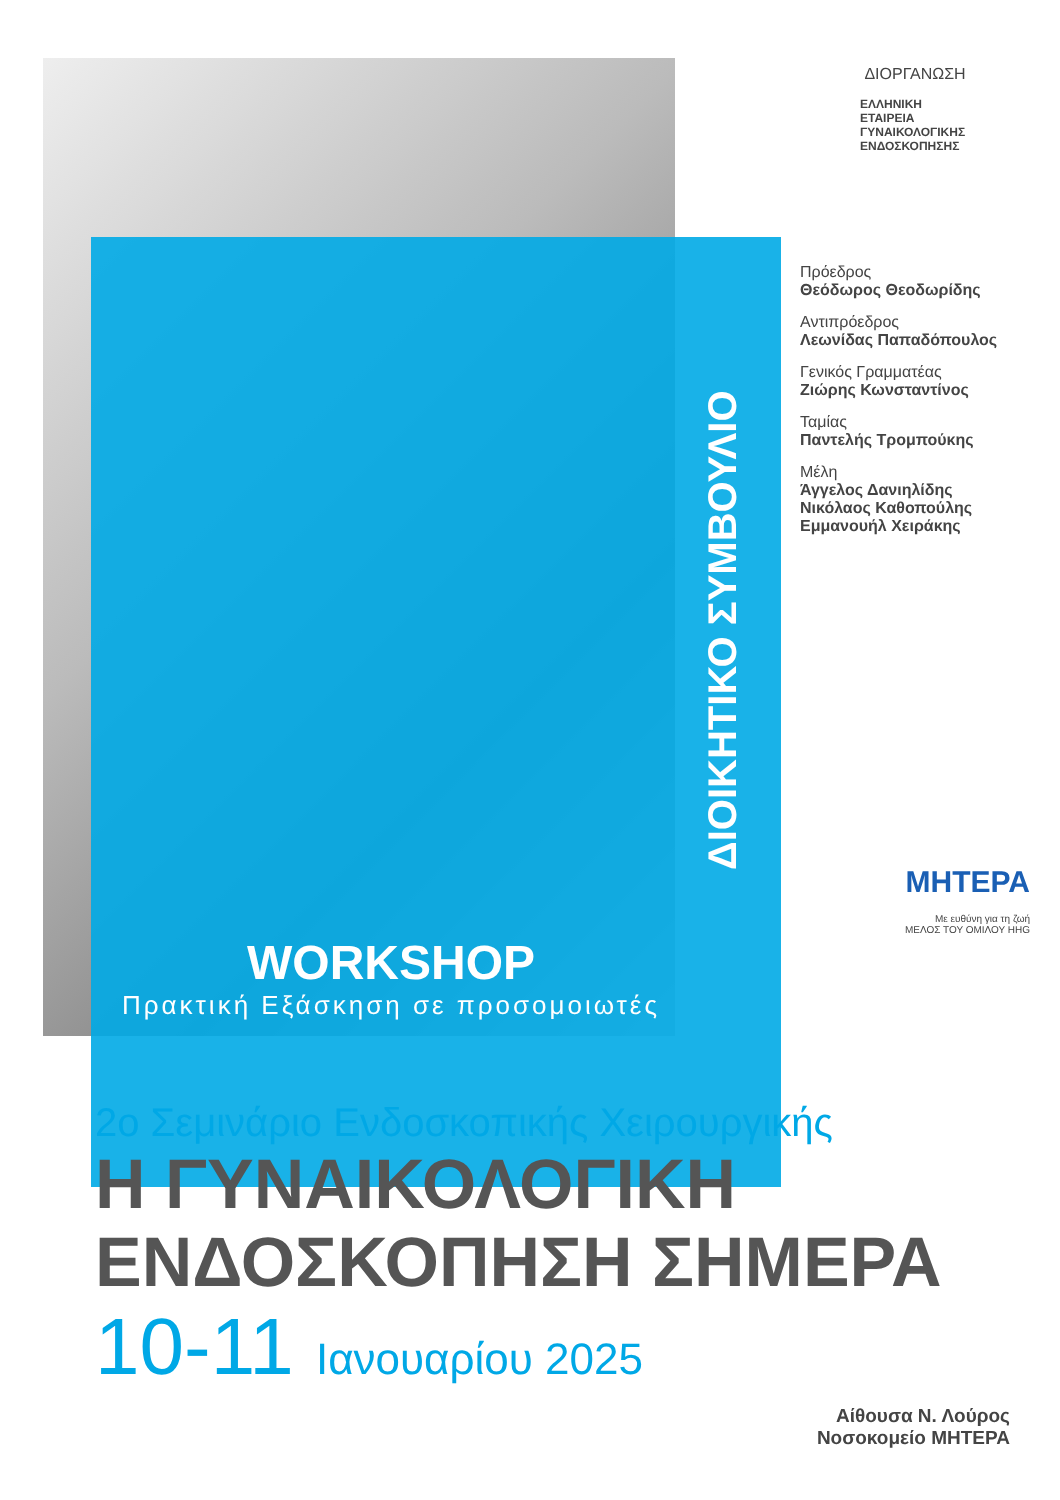ΔΙΟΙΚΗΤΙΚΟ ΣΥΜΒΟΥΛΙΟ
WORKSHOP
Πρακτική Εξάσκηση σε προσομοιωτές
ΔΙΟΡΓΑΝΩΣΗ
ΕΛΛΗΝΙΚΗ
ΕΤΑΙΡΕΙΑ
ΓΥΝΑΙΚΟΛΟΓΙΚΗΣ
ΕΝΔΟΣΚΟΠΗΣΗΣ
Πρόεδρος
Θεόδωρος Θεοδωρίδης
Αντιπρόεδρος
Λεωνίδας Παπαδόπουλος
Γενικός Γραμματέας
Ζιώρης Κωνσταντίνος
Ταμίας
Παντελής Τρομπούκης
Μέλη
Άγγελος Δανιηλίδης
Νικόλαος Καθοπούλης
Εμμανουήλ Χειράκης
ΜΗΤΕΡΑ
Με ευθύνη για τη ζωή
ΜΕΛΟΣ ΤΟΥ ΟΜΙΛΟΥ HHG
2ο Σεμινάριο Ενδοσκοπικής Χειρουργικής
Η ΓΥΝΑΙΚΟΛΟΓΙΚΗ
ΕΝΔΟΣΚΟΠΗΣΗ ΣΗΜΕΡΑ
10-11 Ιανουαρίου 2025
Αίθουσα Ν. Λούρος
Νοσοκομείο ΜΗΤΕΡΑ